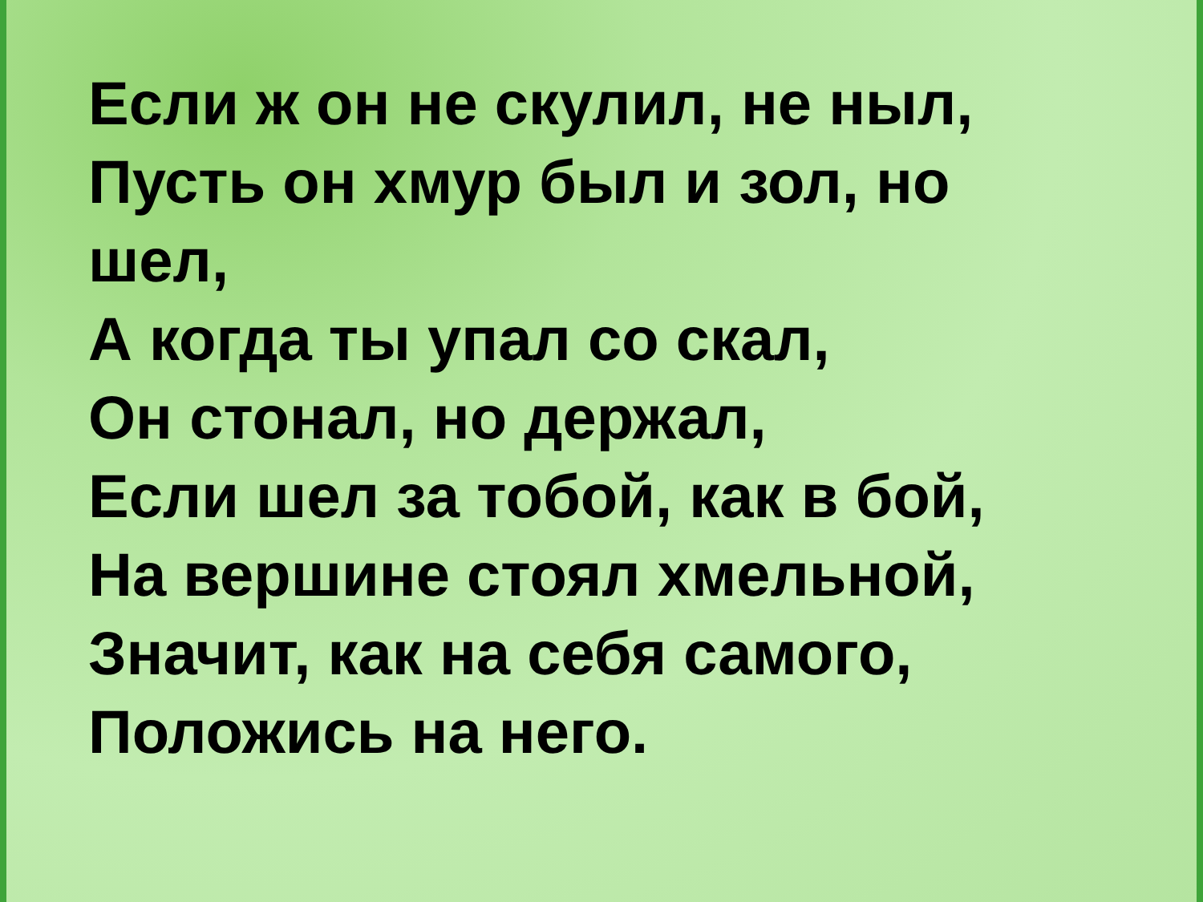Если ж он не скулил, не ныл,
Пусть он хмур был и зол, но
шел,
А когда ты упал со скал,
Он стонал, но держал,
Если шел за тобой, как в бой,
На вершине стоял хмельной,
Значит, как на себя самого,
Положись на него.